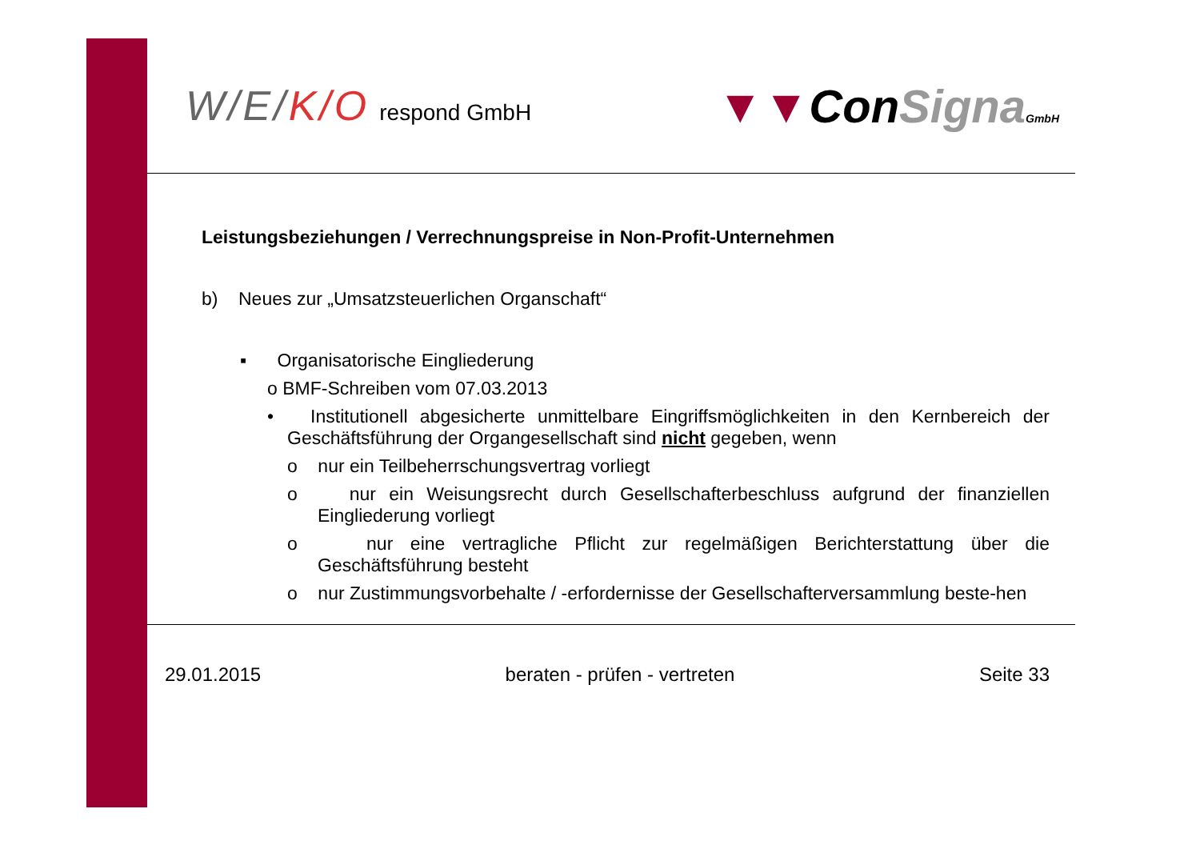W/E/K/O respond GmbH
▼▼ConSigna GmbH
Leistungsbeziehungen / Verrechnungspreise in Non-Profit-Unternehmen
b) Neues zur „Umsatzsteuerlichen Organschaft“
▪ Organisatorische Eingliederung
o BMF-Schreiben vom 07.03.2013
• Institutionell abgesicherte unmittelbare Eingriffsmöglichkeiten in den Kernbereich der Geschäftsführung der Organgesellschaft sind nicht gegeben, wenn
o nur ein Teilbeherrschungsvertrag vorliegt
o nur ein Weisungsrecht durch Gesellschafterbeschluss aufgrund der finanziellen Eingliederung vorliegt
o nur eine vertragliche Pflicht zur regelmäßigen Berichterstattung über die Geschäftsführung besteht
o nur Zustimmungsvorbehalte / -erfordernisse der Gesellschafterversammlung beste-hen
29.01.2015 beraten - prüfen - vertreten Seite 33